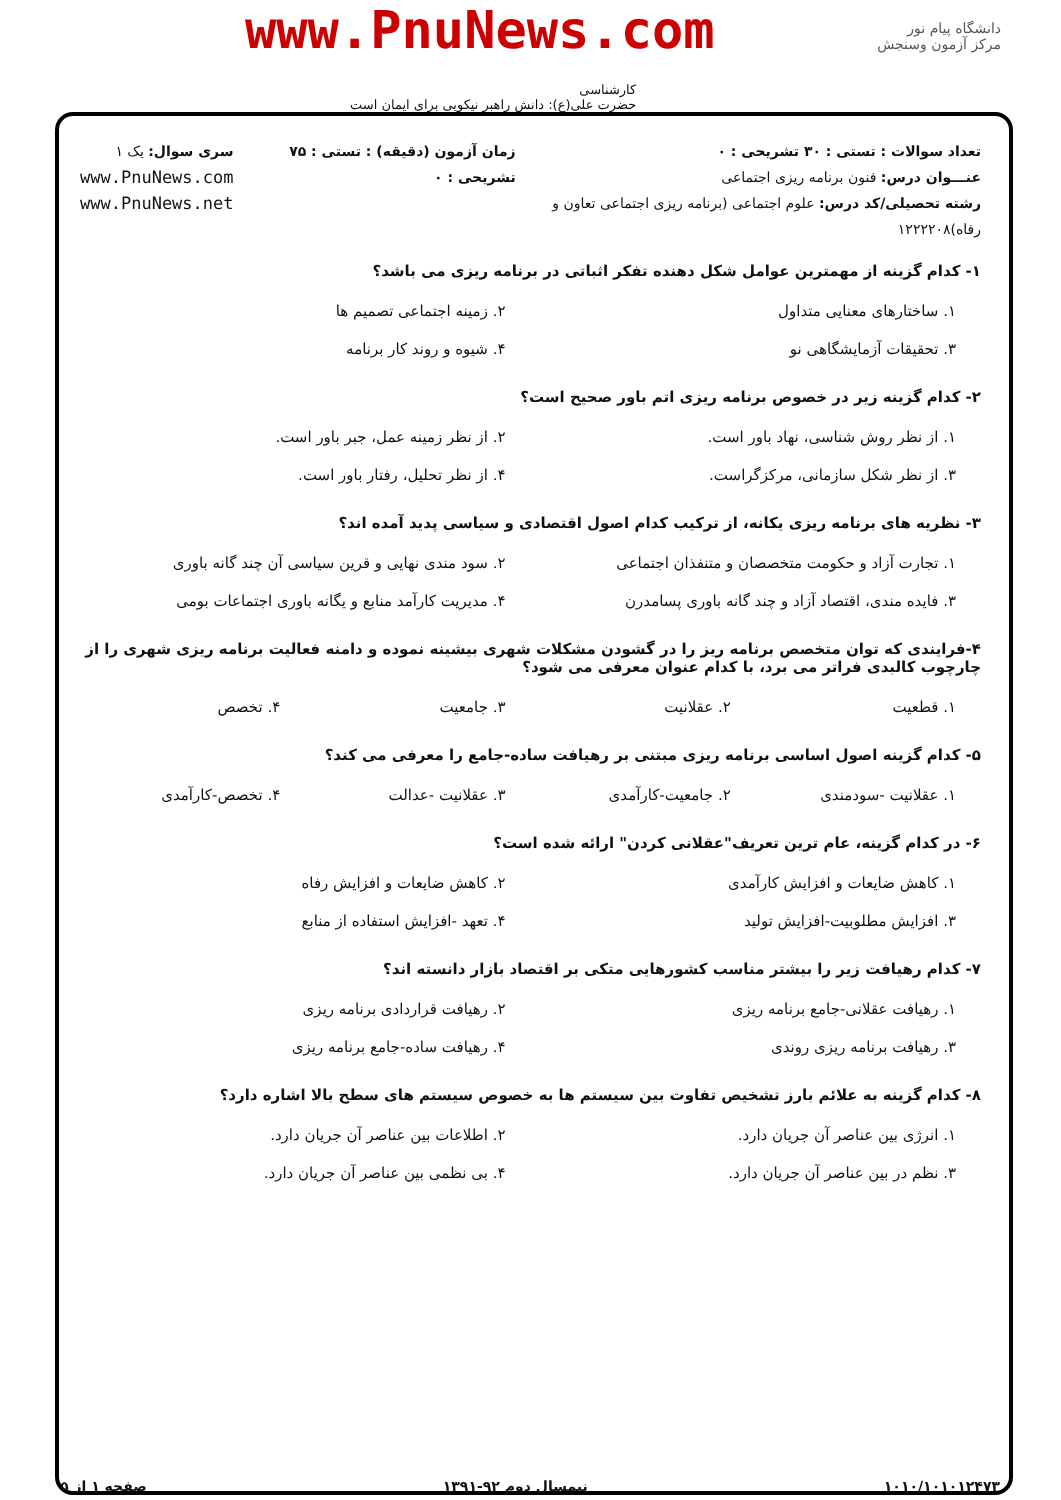دانشگاه پیام نور
مرکز آزمون وسنجش
www.PnuNews.com
کارشناسی
حضرت علی(ع): دانش راهبر نیکویی برای ایمان است
تعداد سوالات : تستی : ۳۰ تشریحی : ۰
عنـــوان درس: فنون برنامه ریزی اجتماعی
رشته تحصیلی/کد درس: علوم اجتماعی (برنامه ریزی اجتماعی تعاون و رفاه)۱۲۲۲۲۰۸
زمان آزمون (دقیقه) : تستی : ۷۵ تشریحی : ۰
سری سوال: یک ۱
www.PnuNews.com
www.PnuNews.net
۱- کدام گزینه از مهمترین عوامل شکل دهنده تفکر اثباتی در برنامه ریزی می باشد؟
۱. ساختارهای معنایی متداول ۲. زمینه اجتماعی تصمیم ها ۳. تحقیقات آزمایشگاهی نو ۴. شیوه و روند کار برنامه
۲- کدام گزینه زیر در خصوص برنامه ریزی اتم باور صحیح است؟
۱. از نظر روش شناسی، نهاد باور است. ۲. از نظر زمینه عمل، جبر باور است. ۳. از نظر شکل سازمانی، مرکزگراست. ۴. از نظر تحلیل، رفتار باور است.
۳- نظریه های برنامه ریزی یکانه، از ترکیب کدام اصول اقتصادی و سیاسی پدید آمده اند؟
۱. تجارت آزاد و حکومت متخصصان و متنفذان اجتماعی ۲. سود مندی نهایی و قرین سیاسی آن چند گانه باوری ۳. فایده مندی، اقتصاد آزاد و چند گانه باوری پسامدرن ۴. مدیریت کارآمد منابع و یگانه باوری اجتماعات بومی
۴-فرایندی که توان متخصص برنامه ریز را در گشودن مشکلات شهری بیشینه نموده و دامنه فعالیت برنامه ریزی شهری را از چارچوب کالبدی فراتر می برد، با کدام عنوان معرفی می شود؟
۱. قطعیت ۲. عقلانیت ۳. جامعیت ۴. تخصص
۵- کدام گزینه اصول اساسی برنامه ریزی مبتنی بر رهیافت ساده-جامع را معرفی می کند؟
۱. عقلانیت -سودمندی ۲. جامعیت-کارآمدی ۳. عقلانیت -عدالت ۴. تخصص-کارآمدی
۶- در کدام گزینه، عام ترین تعریف"عقلانی کردن" ارائه شده است؟
۱. کاهش ضایعات و افزایش کارآمدی ۲. کاهش ضایعات و افزایش رفاه ۳. افزایش مطلوبیت-افزایش تولید ۴. تعهد -افزایش استفاده از منابع
۷- کدام رهیافت زیر را بیشتر مناسب کشورهایی متکی بر اقتصاد بازار دانسته اند؟
۱. رهیافت عقلانی-جامع برنامه ریزی ۲. رهیافت قراردادی برنامه ریزی ۳. رهیافت برنامه ریزی روندی ۴. رهیافت ساده-جامع برنامه ریزی
۸- کدام گزینه به علائم بارز تشخیص تفاوت بین سیستم ها به خصوص سیستم های سطح بالا اشاره دارد؟
۱. انرژی بین عناصر آن جریان دارد. ۲. اطلاعات بین عناصر آن جریان دارد. ۳. نظم در بین عناصر آن جریان دارد. ۴. بی نظمی بین عناصر آن جریان دارد.
۱۰۱۰/۱۰۱۰۱۲۴۷۳ نیمسال دوم ۹۲-۱۳۹۱ صفحه ۱ از ۵